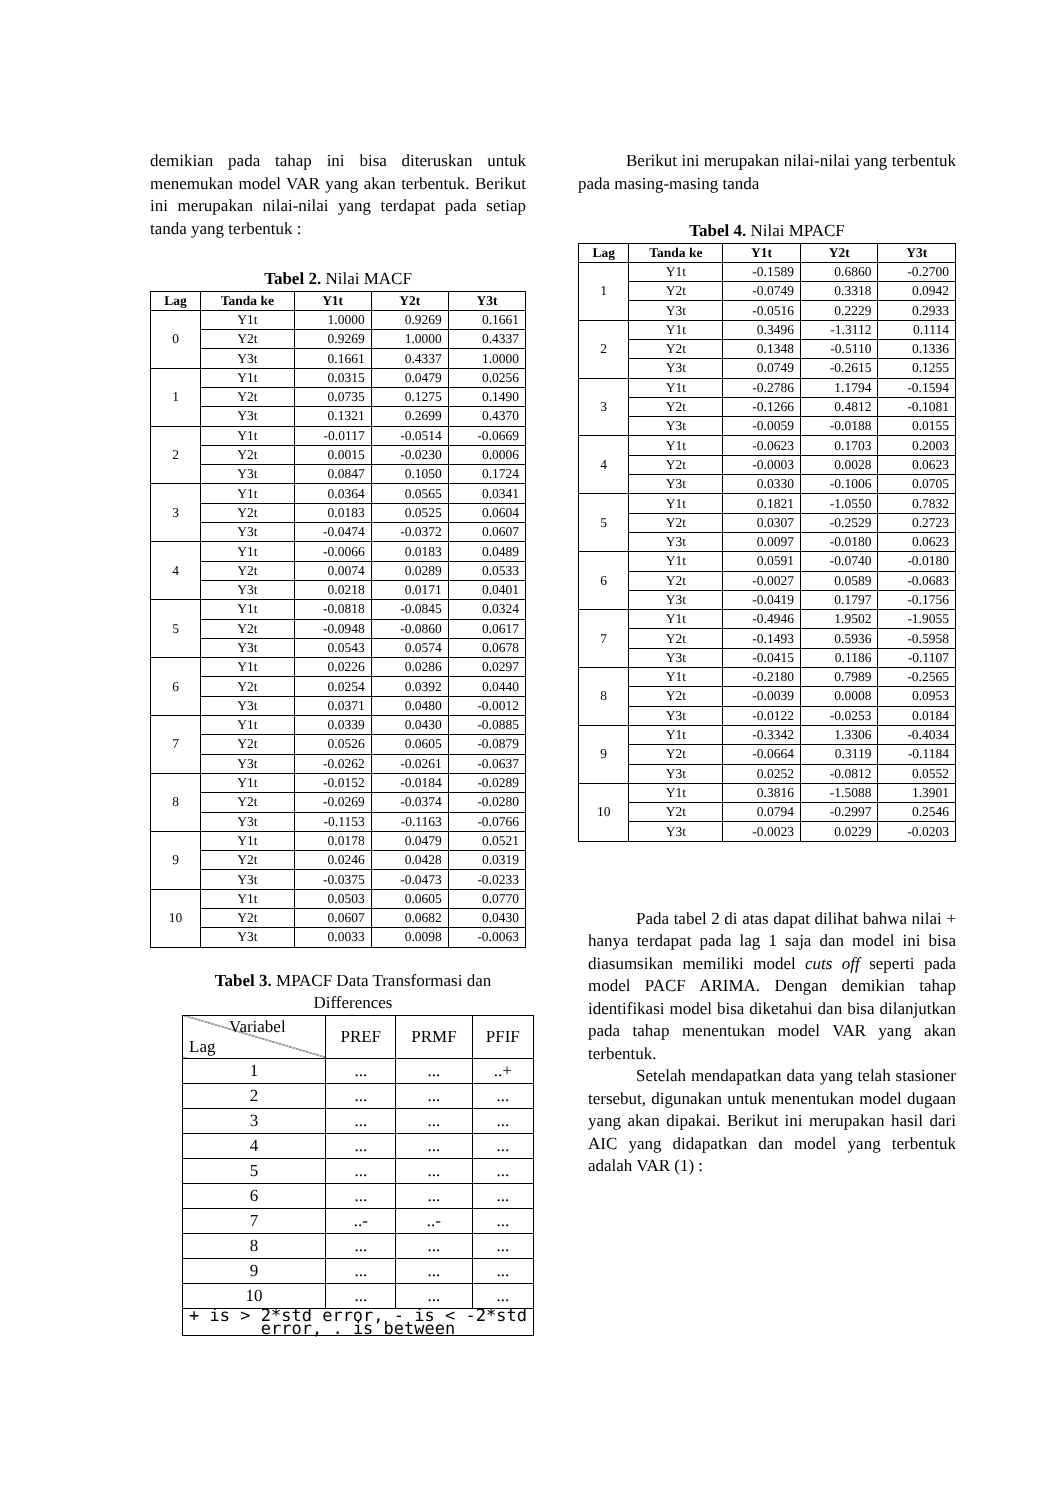demikian pada tahap ini bisa diteruskan untuk menemukan model VAR yang akan terbentuk. Berikut ini merupakan nilai-nilai yang terdapat pada setiap tanda yang terbentuk :
Tabel 2. Nilai MACF
| Lag | Tanda ke | Y1t | Y2t | Y3t |
| --- | --- | --- | --- | --- |
| 0 | Y1t | 1.0000 | 0.9269 | 0.1661 |
| | Y2t | 0.9269 | 1.0000 | 0.4337 |
| | Y3t | 0.1661 | 0.4337 | 1.0000 |
| 1 | Y1t | 0.0315 | 0.0479 | 0.0256 |
| | Y2t | 0.0735 | 0.1275 | 0.1490 |
| | Y3t | 0.1321 | 0.2699 | 0.4370 |
| 2 | Y1t | -0.0117 | -0.0514 | -0.0669 |
| | Y2t | 0.0015 | -0.0230 | 0.0006 |
| | Y3t | 0.0847 | 0.1050 | 0.1724 |
| 3 | Y1t | 0.0364 | 0.0565 | 0.0341 |
| | Y2t | 0.0183 | 0.0525 | 0.0604 |
| | Y3t | -0.0474 | -0.0372 | 0.0607 |
| 4 | Y1t | -0.0066 | 0.0183 | 0.0489 |
| | Y2t | 0.0074 | 0.0289 | 0.0533 |
| | Y3t | 0.0218 | 0.0171 | 0.0401 |
| 5 | Y1t | -0.0818 | -0.0845 | 0.0324 |
| | Y2t | -0.0948 | -0.0860 | 0.0617 |
| | Y3t | 0.0543 | 0.0574 | 0.0678 |
| 6 | Y1t | 0.0226 | 0.0286 | 0.0297 |
| | Y2t | 0.0254 | 0.0392 | 0.0440 |
| | Y3t | 0.0371 | 0.0480 | -0.0012 |
| 7 | Y1t | 0.0339 | 0.0430 | -0.0885 |
| | Y2t | 0.0526 | 0.0605 | -0.0879 |
| | Y3t | -0.0262 | -0.0261 | -0.0637 |
| 8 | Y1t | -0.0152 | -0.0184 | -0.0289 |
| | Y2t | -0.0269 | -0.0374 | -0.0280 |
| | Y3t | -0.1153 | -0.1163 | -0.0766 |
| 9 | Y1t | 0.0178 | 0.0479 | 0.0521 |
| | Y2t | 0.0246 | 0.0428 | 0.0319 |
| | Y3t | -0.0375 | -0.0473 | -0.0233 |
| 10 | Y1t | 0.0503 | 0.0605 | 0.0770 |
| | Y2t | 0.0607 | 0.0682 | 0.0430 |
| | Y3t | 0.0033 | 0.0098 | -0.0063 |
Tabel 3. MPACF Data Transformasi dan Differences
| Variabel Lag | PREF | PRMF | PFIF |
| 1 | ... | ... | ..+ |
| 2 | ... | ... | ... |
| 3 | ... | ... | ... |
| 4 | ... | ... | ... |
| 5 | ... | ... | ... |
| 6 | ... | ... | ... |
| 7 | ..- | ..- | ... |
| 8 | ... | ... | ... |
| 9 | ... | ... | ... |
| 10 | ... | ... | ... |
| + is > 2*std error, - is < -2*std error, . is between | | | |
Berikut ini merupakan nilai-nilai yang terbentuk pada masing-masing tanda
Tabel 4. Nilai MPACF
| Lag | Tanda ke | Y1t | Y2t | Y3t |
| --- | --- | --- | --- | --- |
| 1 | Y1t | -0.1589 | 0.6860 | -0.2700 |
| | Y2t | -0.0749 | 0.3318 | 0.0942 |
| | Y3t | -0.0516 | 0.2229 | 0.2933 |
| 2 | Y1t | 0.3496 | -1.3112 | 0.1114 |
| | Y2t | 0.1348 | -0.5110 | 0.1336 |
| | Y3t | 0.0749 | -0.2615 | 0.1255 |
| 3 | Y1t | -0.2786 | 1.1794 | -0.1594 |
| | Y2t | -0.1266 | 0.4812 | -0.1081 |
| | Y3t | -0.0059 | -0.0188 | 0.0155 |
| 4 | Y1t | -0.0623 | 0.1703 | 0.2003 |
| | Y2t | -0.0003 | 0.0028 | 0.0623 |
| | Y3t | 0.0330 | -0.1006 | 0.0705 |
| 5 | Y1t | 0.1821 | -1.0550 | 0.7832 |
| | Y2t | 0.0307 | -0.2529 | 0.2723 |
| | Y3t | 0.0097 | -0.0180 | 0.0623 |
| 6 | Y1t | 0.0591 | -0.0740 | -0.0180 |
| | Y2t | -0.0027 | 0.0589 | -0.0683 |
| | Y3t | -0.0419 | 0.1797 | -0.1756 |
| 7 | Y1t | -0.4946 | 1.9502 | -1.9055 |
| | Y2t | -0.1493 | 0.5936 | -0.5958 |
| | Y3t | -0.0415 | 0.1186 | -0.1107 |
| 8 | Y1t | -0.2180 | 0.7989 | -0.2565 |
| | Y2t | -0.0039 | 0.0008 | 0.0953 |
| | Y3t | -0.0122 | -0.0253 | 0.0184 |
| 9 | Y1t | -0.3342 | 1.3306 | -0.4034 |
| | Y2t | -0.0664 | 0.3119 | -0.1184 |
| | Y3t | 0.0252 | -0.0812 | 0.0552 |
| 10 | Y1t | 0.3816 | -1.5088 | 1.3901 |
| | Y2t | 0.0794 | -0.2997 | 0.2546 |
| | Y3t | -0.0023 | 0.0229 | -0.0203 |
Pada tabel 2 di atas dapat dilihat bahwa nilai + hanya terdapat pada lag 1 saja dan model ini bisa diasumsikan memiliki model cuts off seperti pada model PACF ARIMA. Dengan demikian tahap identifikasi model bisa diketahui dan bisa dilanjutkan pada tahap menentukan model VAR yang akan terbentuk.
Setelah mendapatkan data yang telah stasioner tersebut, digunakan untuk menentukan model dugaan yang akan dipakai. Berikut ini merupakan hasil dari AIC yang didapatkan dan model yang terbentuk adalah VAR (1) :